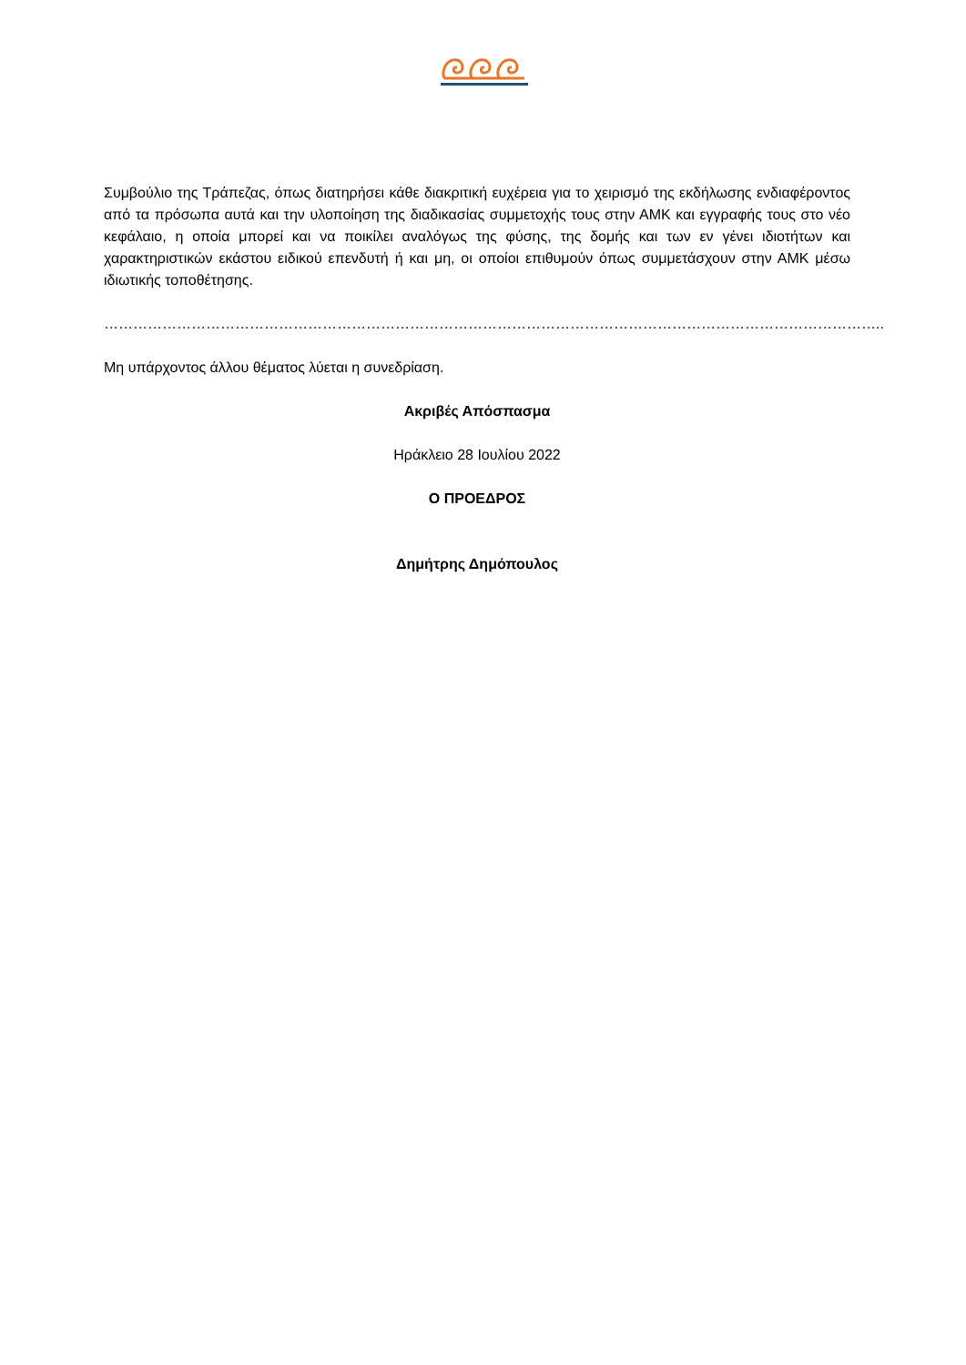Συμβούλιο της Τράπεζας, όπως διατηρήσει κάθε διακριτική ευχέρεια για το χειρισμό της εκδήλωσης ενδιαφέροντος από τα πρόσωπα αυτά και την υλοποίηση της διαδικασίας συμμετοχής τους στην ΑΜΚ και εγγραφής τους στο νέο κεφάλαιο, η οποία μπορεί και να ποικίλει αναλόγως της φύσης, της δομής και των εν γένει ιδιοτήτων και χαρακτηριστικών εκάστου ειδικού επενδυτή ή και μη, οι οποίοι επιθυμούν όπως συμμετάσχουν στην ΑΜΚ μέσω ιδιωτικής τοποθέτησης.
……………………………………………………………………………………………………………………………………………..
Μη υπάρχοντος άλλου θέματος λύεται η συνεδρίαση.
Ακριβές Απόσπασμα
Ηράκλειο 28 Ιουλίου 2022
Ο ΠΡΟΕΔΡΟΣ
Δημήτρης Δημόπουλος